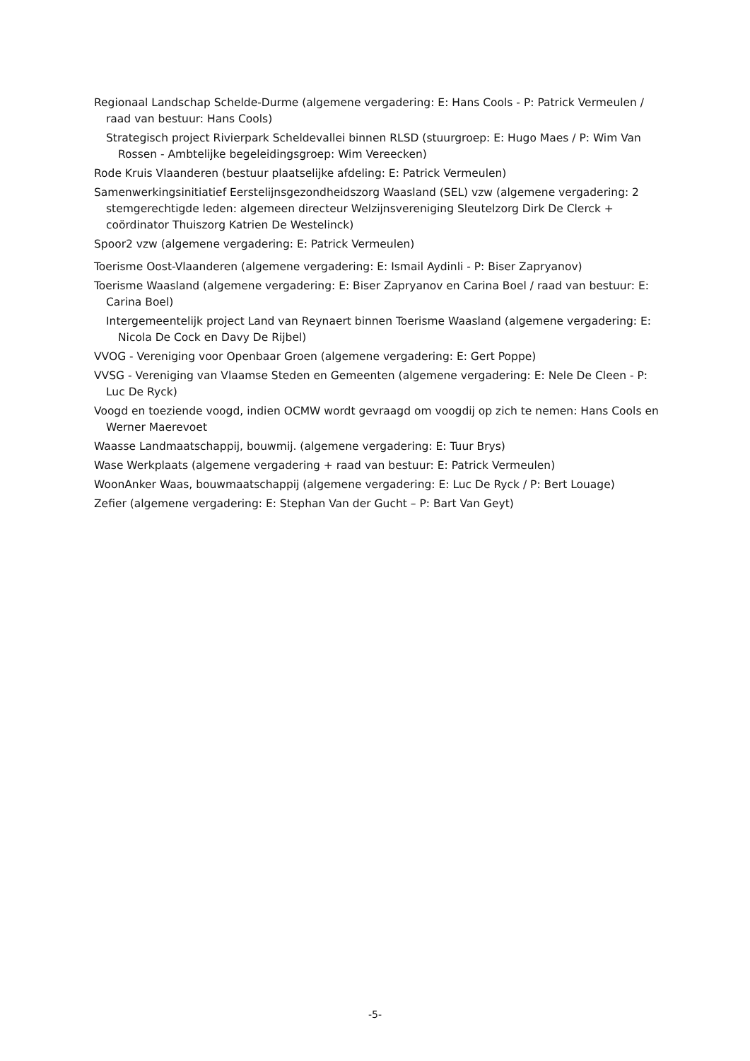Regionaal Landschap Schelde-Durme (algemene vergadering: E: Hans Cools - P: Patrick Vermeulen / raad van bestuur: Hans Cools)
Strategisch project Rivierpark Scheldevallei binnen RLSD (stuurgroep: E: Hugo Maes / P: Wim Van Rossen - Ambtelijke begeleidingsgroep: Wim Vereecken)
Rode Kruis Vlaanderen (bestuur plaatselijke afdeling: E: Patrick Vermeulen)
Samenwerkingsinitiatief Eerstelijnsgezondheidszorg Waasland (SEL) vzw (algemene vergadering: 2 stemgerechtigde leden: algemeen directeur Welzijnsvereniging Sleutelzorg Dirk De Clerck + coördinator Thuiszorg Katrien De Westelinck)
Spoor2 vzw (algemene vergadering: E: Patrick Vermeulen)
Toerisme Oost-Vlaanderen (algemene vergadering: E: Ismail Aydinli - P: Biser Zapryanov)
Toerisme Waasland (algemene vergadering: E: Biser Zapryanov en Carina Boel / raad van bestuur: E: Carina Boel)
Intergemeentelijk project Land van Reynaert binnen Toerisme Waasland (algemene vergadering: E: Nicola De Cock en Davy De Rijbel)
VVOG - Vereniging voor Openbaar Groen (algemene vergadering: E: Gert Poppe)
VVSG - Vereniging van Vlaamse Steden en Gemeenten (algemene vergadering: E: Nele De Cleen - P: Luc De Ryck)
Voogd en toeziende voogd, indien OCMW wordt gevraagd om voogdij op zich te nemen: Hans Cools en Werner Maerevoet
Waasse Landmaatschappij, bouwmij. (algemene vergadering: E: Tuur Brys)
Wase Werkplaats (algemene vergadering + raad van bestuur: E: Patrick Vermeulen)
WoonAnker Waas, bouwmaatschappij (algemene vergadering: E: Luc De Ryck / P: Bert Louage)
Zefier (algemene vergadering: E: Stephan Van der Gucht – P: Bart Van Geyt)
-5-